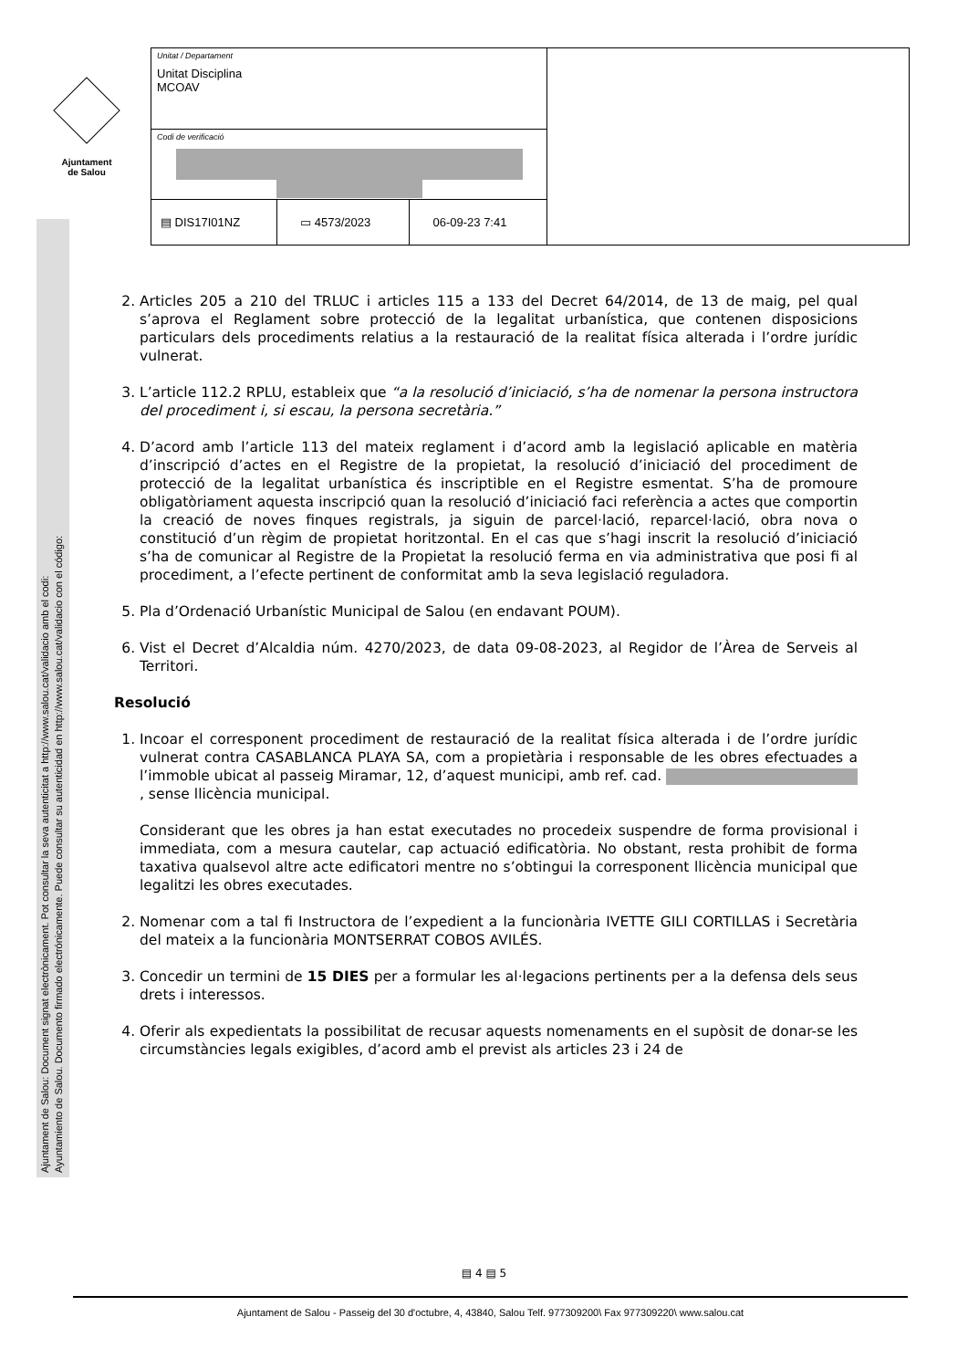Ajuntament
de Salou
Unitat / Departament
Unitat Disciplina
MCOAV
Codi de verificació
| ▤ DIS17I01NZ | ▭ 4573/2023 | 06-09-23 7:41 |
Ajuntament de Salou: Document signat electrònicament. Pot consultar la seva autenticitat a http://www.salou.cat/validacio amb el codi:
Ayuntamiento de Salou. Documento firmado electrónicamente. Puede consultar su autenticidad en http://www.salou.cat/validacio con el código:
2. Articles 205 a 210 del TRLUC i articles 115 a 133 del Decret 64/2014, de 13 de maig, pel qual s’aprova el Reglament sobre protecció de la legalitat urbanística, que contenen disposicions particulars dels procediments relatius a la restauració de la realitat física alterada i l’ordre jurídic vulnerat.
3. L’article 112.2 RPLU, estableix que “a la resolució d’iniciació, s’ha de nomenar la persona instructora del procediment i, si escau, la persona secretària.”
4. D’acord amb l’article 113 del mateix reglament i d’acord amb la legislació aplicable en matèria d’inscripció d’actes en el Registre de la propietat, la resolució d’iniciació del procediment de protecció de la legalitat urbanística és inscriptible en el Registre esmentat. S’ha de promoure obligatòriament aquesta inscripció quan la resolució d’iniciació faci referència a actes que comportin la creació de noves finques registrals, ja siguin de parcel·lació, reparcel·lació, obra nova o constitució d’un règim de propietat horitzontal. En el cas que s’hagi inscrit la resolució d’iniciació s’ha de comunicar al Registre de la Propietat la resolució ferma en via administrativa que posi fi al procediment, a l’efecte pertinent de conformitat amb la seva legislació reguladora.
5. Pla d’Ordenació Urbanístic Municipal de Salou (en endavant POUM).
6. Vist el Decret d’Alcaldia núm. 4270/2023, de data 09-08-2023, al Regidor de l’Àrea de Serveis al Territori.
Resolució
1. Incoar el corresponent procediment de restauració de la realitat física alterada i de l’ordre jurídic vulnerat contra CASABLANCA PLAYA SA, com a propietària i responsable de les obres efectuades a l’immoble ubicat al passeig Miramar, 12, d’aquest municipi, amb ref. cad. , sense llicència municipal.
Considerant que les obres ja han estat executades no procedeix suspendre de forma provisional i immediata, com a mesura cautelar, cap actuació edificatòria. No obstant, resta prohibit de forma taxativa qualsevol altre acte edificatori mentre no s’obtingui la corresponent llicència municipal que legalitzi les obres executades.
2. Nomenar com a tal fi Instructora de l’expedient a la funcionària IVETTE GILI CORTILLAS i Secretària del mateix a la funcionària MONTSERRAT COBOS AVILÉS.
3. Concedir un termini de 15 DIES per a formular les al·legacions pertinents per a la defensa dels seus drets i interessos.
4. Oferir als expedientats la possibilitat de recusar aquests nomenaments en el supòsit de donar-se les circumstàncies legals exigibles, d’acord amb el previst als articles 23 i 24 de
▤ 4 ▤ 5
Ajuntament de Salou - Passeig del 30 d'octubre, 4, 43840, Salou Telf. 977309200\ Fax 977309220\ www.salou.cat